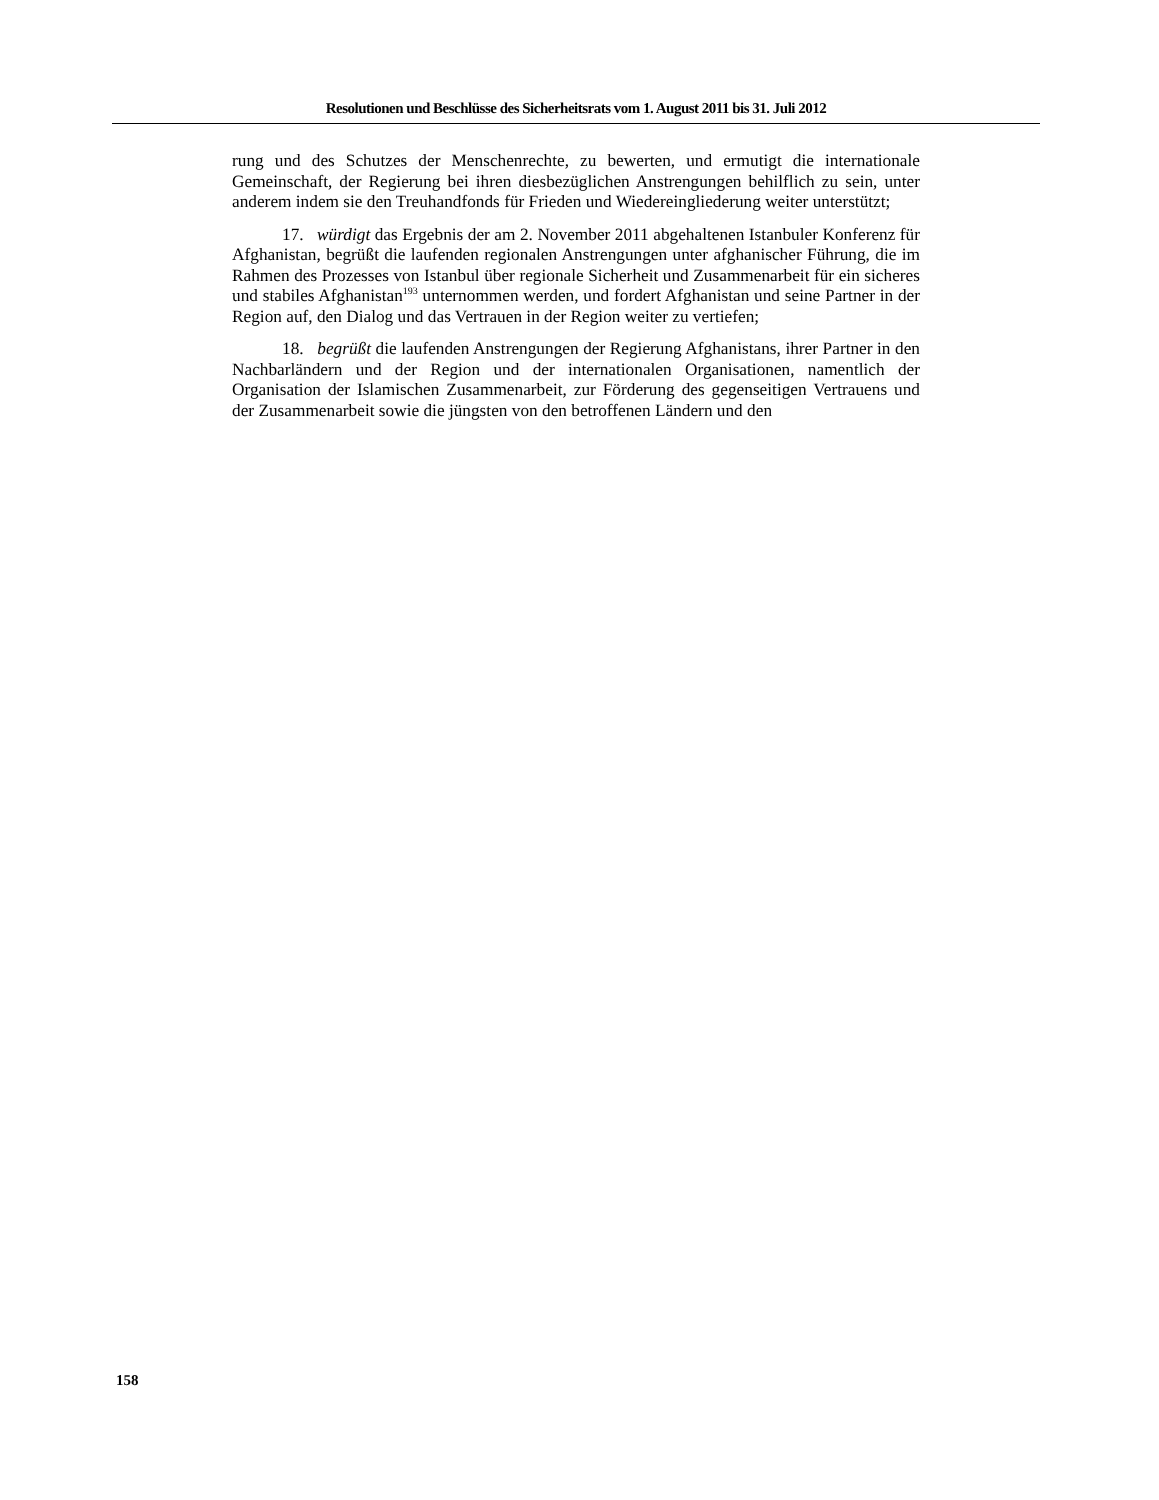Resolutionen und Beschlüsse des Sicherheitsrats vom 1. August 2011 bis 31. Juli 2012
rung und des Schutzes der Menschenrechte, zu bewerten, und ermutigt die internationale Gemeinschaft, der Regierung bei ihren diesbezüglichen Anstrengungen behilflich zu sein, unter anderem indem sie den Treuhandfonds für Frieden und Wiedereingliederung weiter unterstützt;
17. würdigt das Ergebnis der am 2. November 2011 abgehaltenen Istanbuler Konferenz für Afghanistan, begrüßt die laufenden regionalen Anstrengungen unter afghanischer Führung, die im Rahmen des Prozesses von Istanbul über regionale Sicherheit und Zusammenarbeit für ein sicheres und stabiles Afghanistan<sup>193</sup> unternommen werden, und fordert Afghanistan und seine Partner in der Region auf, den Dialog und das Vertrauen in der Region weiter zu vertiefen;
18. begrüßt die laufenden Anstrengungen der Regierung Afghanistans, ihrer Partner in den Nachbarländern und der Region und der internationalen Organisationen, namentlich der Organisation der Islamischen Zusammenarbeit, zur Förderung des gegenseitigen Vertrauens und der Zusammenarbeit sowie die jüngsten von den betroffenen Ländern und den
158